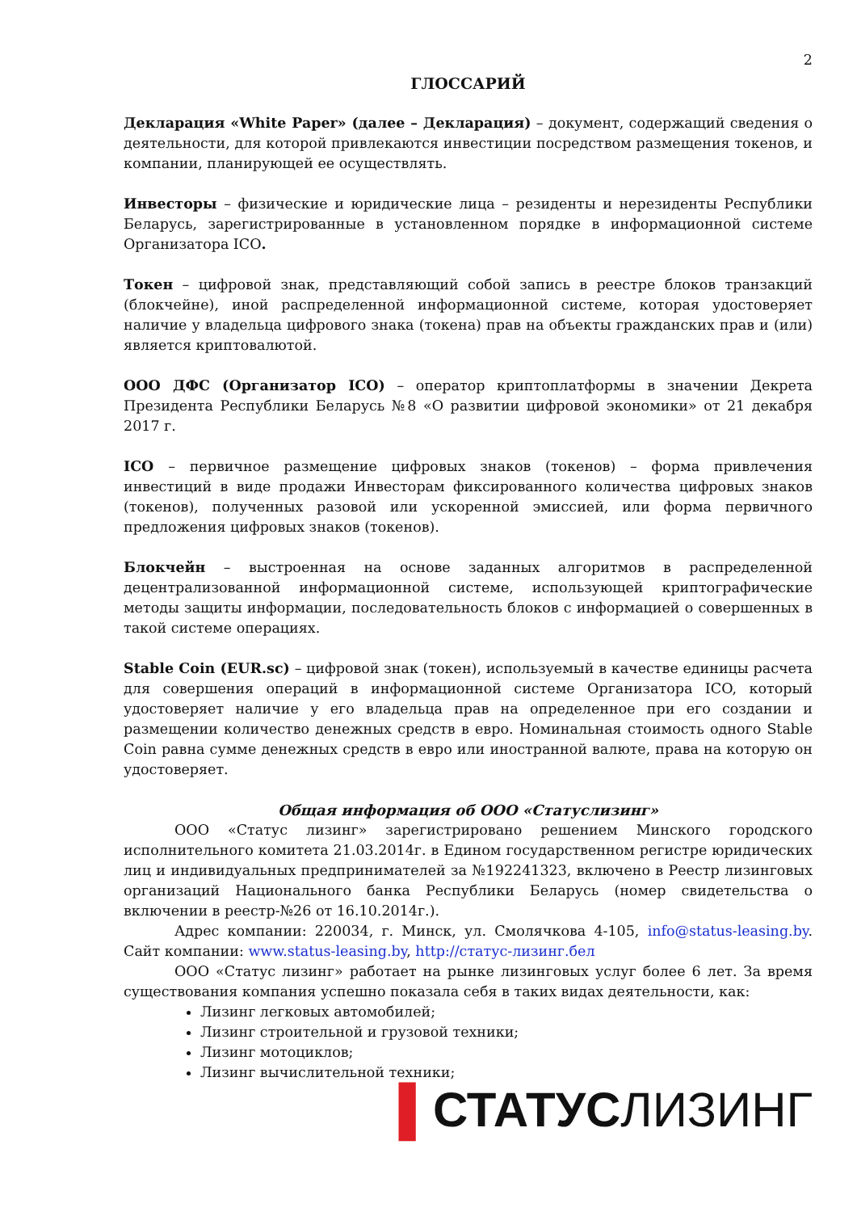2
ГЛОССАРИЙ
Декларация «White Paper» (далее – Декларация) – документ, содержащий сведения о деятельности, для которой привлекаются инвестиции посредством размещения токенов, и компании, планирующей ее осуществлять.
Инвесторы – физические и юридические лица – резиденты и нерезиденты Республики Беларусь, зарегистрированные в установленном порядке в информационной системе Организатора ICO.
Токен – цифровой знак, представляющий собой запись в реестре блоков транзакций (блокчейне), иной распределенной информационной системе, которая удостоверяет наличие у владельца цифрового знака (токена) прав на объекты гражданских прав и (или) является криптовалютой.
ООО ДФС (Организатор ICO) – оператор криптоплатформы в значении Декрета Президента Республики Беларусь №8 «О развитии цифровой экономики» от 21 декабря 2017 г.
ICO – первичное размещение цифровых знаков (токенов) – форма привлечения инвестиций в виде продажи Инвесторам фиксированного количества цифровых знаков (токенов), полученных разовой или ускоренной эмиссией, или форма первичного предложения цифровых знаков (токенов).
Блокчейн – выстроенная на основе заданных алгоритмов в распределенной децентрализованной информационной системе, использующей криптографические методы защиты информации, последовательность блоков с информацией о совершенных в такой системе операциях.
Stable Coin (EUR.sc) – цифровой знак (токен), используемый в качестве единицы расчета для совершения операций в информационной системе Организатора ICO, который удостоверяет наличие у его владельца прав на определенное при его создании и размещении количество денежных средств в евро. Номинальная стоимость одного Stable Coin равна сумме денежных средств в евро или иностранной валюте, права на которую он удостоверяет.
Общая информация об ООО «Статуслизинг»
ООО «Статус лизинг» зарегистрировано решением Минского городского исполнительного комитета 21.03.2014г. в Едином государственном регистре юридических лиц и индивидуальных предпринимателей за №192241323, включено в Реестр лизинговых организаций Национального банка Республики Беларусь (номер свидетельства о включении в реестр-№26 от 16.10.2014г.).
Адрес компании: 220034, г. Минск, ул. Смолячкова 4-105, info@status-leasing.by. Сайт компании: www.status-leasing.by, http://статус-лизинг.бел
ООО «Статус лизинг» работает на рынке лизинговых услуг более 6 лет. За время существования компания успешно показала себя в таких видах деятельности, как:
Лизинг легковых автомобилей;
Лизинг строительной и грузовой техники;
Лизинг мотоциклов;
Лизинг вычислительной техники;
▌СТАТУСЛИЗИНГ